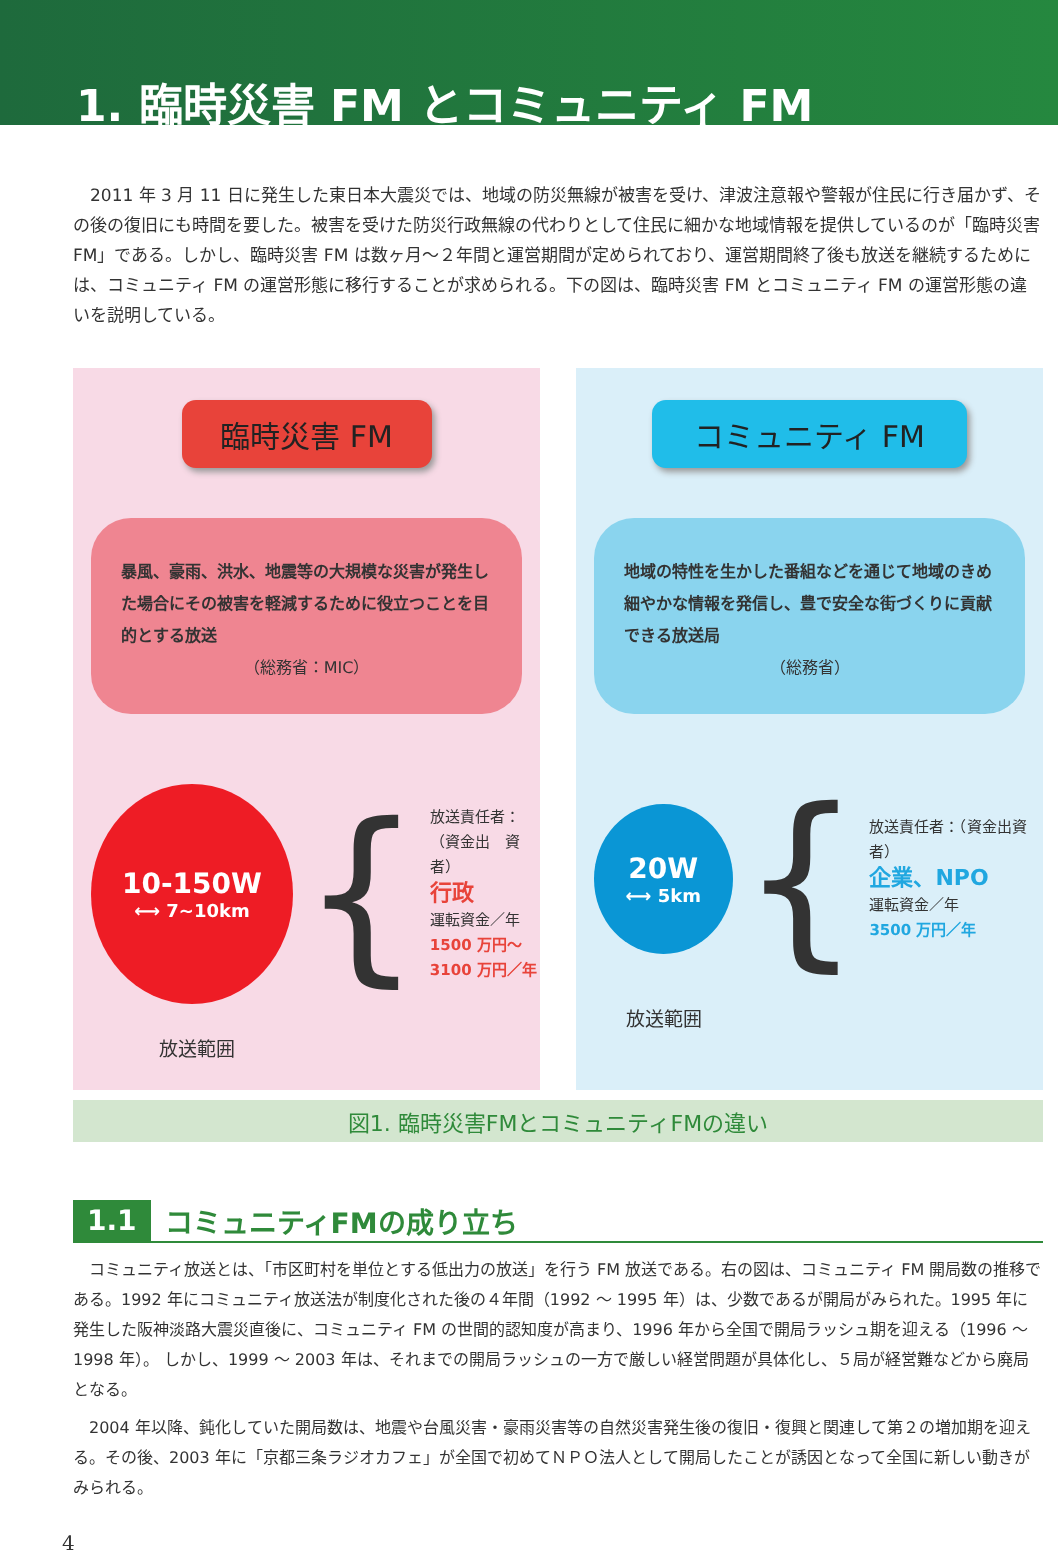1. 臨時災害 FM とコミュニティ FM
2011 年 3 月 11 日に発生した東日本大震災では、地域の防災無線が被害を受け、津波注意報や警報が住民に行き届かず、その後の復旧にも時間を要した。被害を受けた防災行政無線の代わりとして住民に細かな地域情報を提供しているのが「臨時災害 FM」である。しかし、臨時災害 FM は数ヶ月〜２年間と運営期間が定められており、運営期間終了後も放送を継続するためには、コミュニティ FM の運営形態に移行することが求められる。下の図は、臨時災害 FM とコミュニティ FM の運営形態の違いを説明している。
臨時災害 FM
暴風、豪雨、洪水、地震等の大規模な災害が発生した場合にその被害を軽減するために役立つことを目的とする放送
（総務省：MIC）
10-150W
⟷ 7~10km
{
放送責任者：
（資金出　資者）
行政
運転資金／年
1500 万円〜
3100 万円／年
放送範囲
コミュニティ FM
地域の特性を生かした番組などを通じて地域のきめ細やかな情報を発信し、豊で安全な街づくりに貢献できる放送局
（総務省）
20W
⟷ 5km
{
放送責任者：（資金出資者）
企業、NPO
運転資金／年
3500 万円／年
放送範囲
図1. 臨時災害FMとコミュニティFMの違い
1.1 コミュニティFMの成り立ち
コミュニティ放送とは、「市区町村を単位とする低出力の放送」を行う FM 放送である。右の図は、コミュニティ FM 開局数の推移である。1992 年にコミュニティ放送法が制度化された後の４年間（1992 〜 1995 年）は、少数であるが開局がみられた。1995 年に発生した阪神淡路大震災直後に、コミュニティ FM の世間的認知度が高まり、1996 年から全国で開局ラッシュ期を迎える（1996 〜 1998 年）。 しかし、1999 〜 2003 年は、それまでの開局ラッシュの一方で厳しい経営問題が具体化し、５局が経営難などから廃局となる。
2004 年以降、鈍化していた開局数は、地震や台風災害・豪雨災害等の自然災害発生後の復旧・復興と関連して第２の増加期を迎える。その後、2003 年に「京都三条ラジオカフェ」が全国で初めてＮＰＯ法人として開局したことが誘因となって全国に新しい動きがみられる。
4